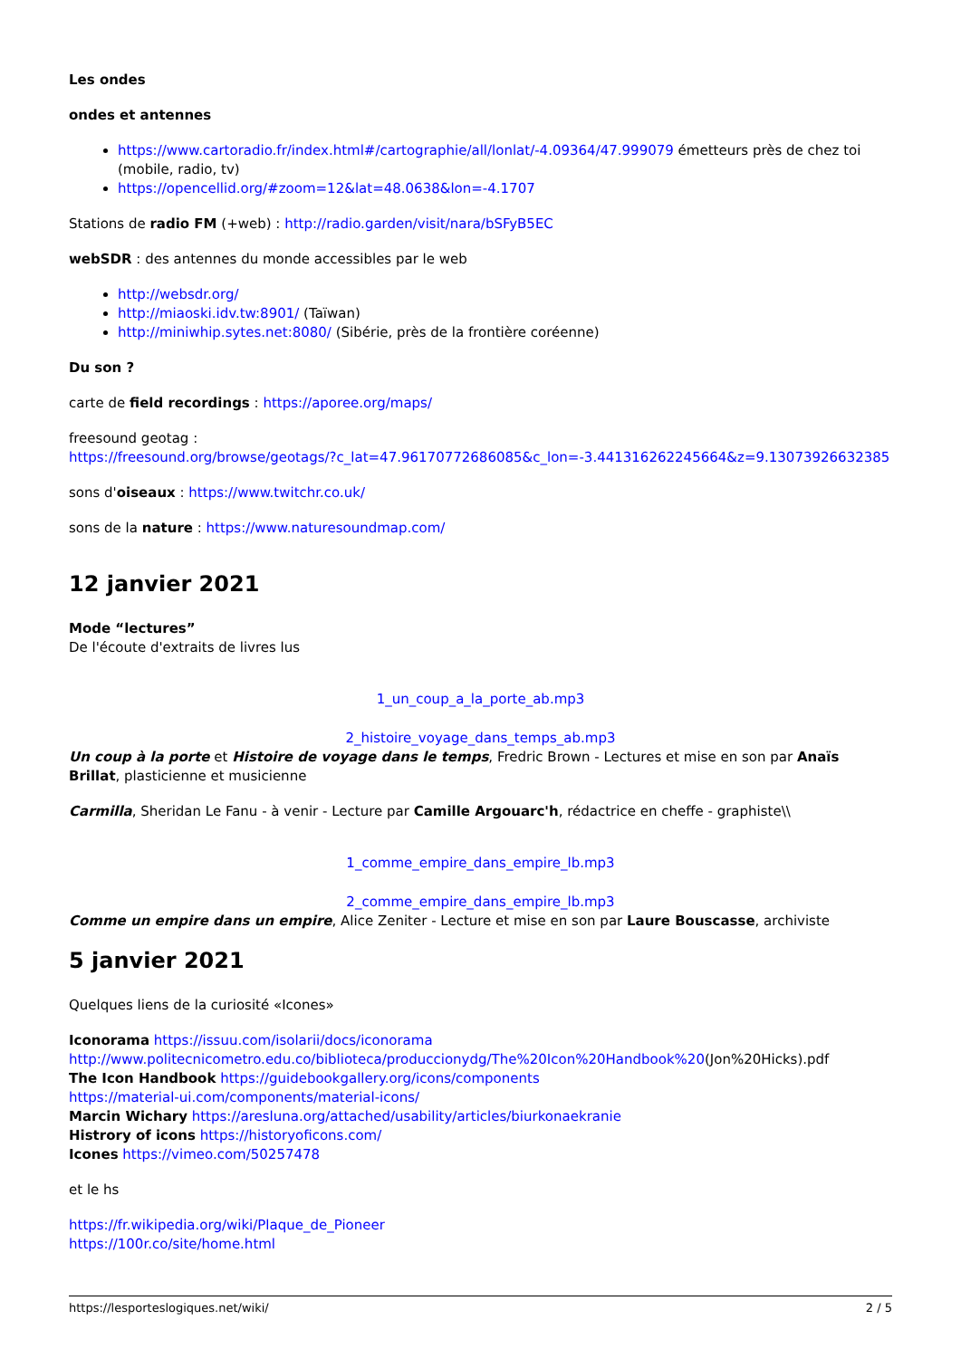Les ondes
ondes et antennes
https://www.cartoradio.fr/index.html#/cartographie/all/lonlat/-4.09364/47.999079 émetteurs près de chez toi (mobile, radio, tv)
https://opencellid.org/#zoom=12&lat=48.0638&lon=-4.1707
Stations de radio FM (+web) : http://radio.garden/visit/nara/bSFyB5EC
webSDR : des antennes du monde accessibles par le web
http://websdr.org/
http://miaoski.idv.tw:8901/ (Taïwan)
http://miniwhip.sytes.net:8080/ (Sibérie, près de la frontière coréenne)
Du son ?
carte de field recordings : https://aporee.org/maps/
freesound geotag :
https://freesound.org/browse/geotags/?c_lat=47.96170772686085&c_lon=-3.441316262245664&z=9.13073926632385
sons d'oiseaux : https://www.twitchr.co.uk/
sons de la nature : https://www.naturesoundmap.com/
12 janvier 2021
Mode “lectures”
De l'écoute d'extraits de livres lus
1_un_coup_a_la_porte_ab.mp3
2_histoire_voyage_dans_temps_ab.mp3
Un coup à la porte et Histoire de voyage dans le temps, Fredric Brown - Lectures et mise en son par Anaïs Brillat, plasticienne et musicienne
Carmilla, Sheridan Le Fanu - à venir - Lecture par Camille Argouarc'h, rédactrice en cheffe - graphiste\\
1_comme_empire_dans_empire_lb.mp3
2_comme_empire_dans_empire_lb.mp3
Comme un empire dans un empire, Alice Zeniter - Lecture et mise en son par Laure Bouscasse, archiviste
5 janvier 2021
Quelques liens de la curiosité «Icones»
Iconorama https://issuu.com/isolarii/docs/iconorama
http://www.politecnicometro.edu.co/biblioteca/produccionydg/The%20Icon%20Handbook%20(Jon%20Hicks).pdf
The Icon Handbook https://guidebookgallery.org/icons/components
https://material-ui.com/components/material-icons/
Marcin Wichary https://aresluna.org/attached/usability/articles/biurkonaekranie
Histrory of icons https://historyoficons.com/
Icones https://vimeo.com/50257478
et le hs
https://fr.wikipedia.org/wiki/Plaque_de_Pioneer
https://100r.co/site/home.html
https://lesporteslogiques.net/wiki/ 2 / 5